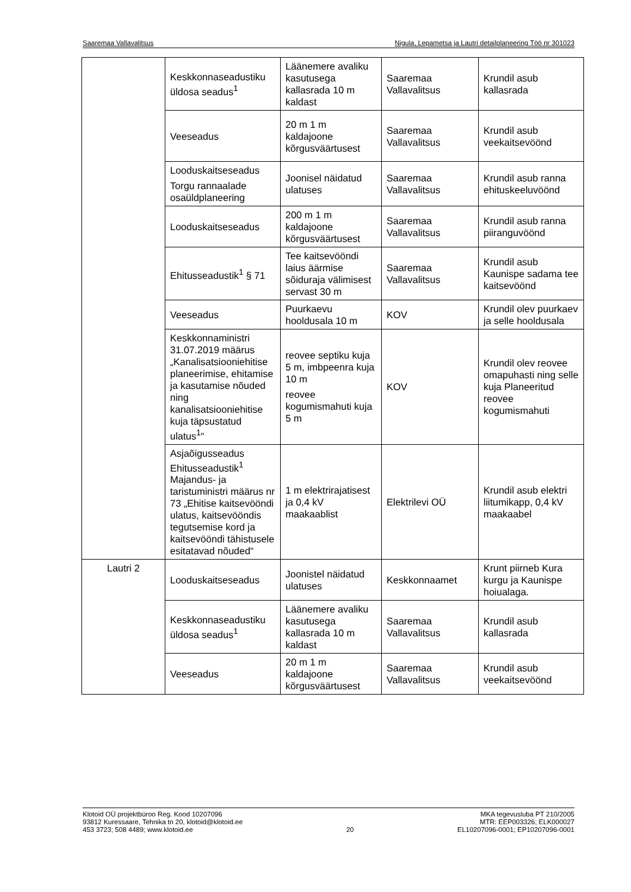Saaremaa Vallavalitsus Nigula, Lepametsa ja Lautri detailplaneering Töö nr 301023
| | Keskkonnaseadustiku üldosa seadus<sup>1</sup> | Läänemere avaliku kasutusega kallasrada 10 m kaldast | Saaremaa Vallavalitsus | Krundil asub kallasrada |
| | Veeseadus | 20 m 1 m kaldajoone kõrgusväärtusest | Saaremaa Vallavalitsus | Krundil asub veekaitsevöönd |
| | Looduskaitseseadus Torgu rannaalade osaüldplaneering | Joonisel näidatud ulatuses | Saaremaa Vallavalitsus | Krundil asub ranna ehituskeeluvöönd |
| | Looduskaitseseadus | 200 m 1 m kaldajoone kõrgusväärtusest | Saaremaa Vallavalitsus | Krundil asub ranna piiranguvöönd |
| | Ehitusseadustik<sup>1</sup> § 71 | Tee kaitsevööndi laius äärmise sõiduraja välimisest servast 30 m | Saaremaa Vallavalitsus | Krundil asub Kaunispe sadama tee kaitsevöönd |
| | Veeseadus | Puurkaevu hooldusala 10 m | KOV | Krundil olev puurkaev ja selle hooldusala |
| | Keskkonnaministri 31.07.2019 määrus „Kanalisatsiooniehitise planeerimise, ehitamise ja kasutamise nõuded ning kanalisatsiooniehitise kuja täpsustatud ulatus<sup>1</sup>“ | reovee septiku kuja 5 m, imbpeenra kuja 10 m reovee kogumismahuti kuja 5 m | KOV | Krundil olev reovee omapuhasti ning selle kuja Planeeritud reovee kogumismahuti |
| | Asjaõigusseadus Ehitusseadustik<sup>1</sup> Majandus- ja taristuministri määrus nr 73 „Ehitise kaitsevööndi ulatus, kaitsevööndis tegutsemise kord ja kaitsevööndi tähistusele esitatavad nõuded“ | 1 m elektrirajatisest ja 0,4 kV maakaablist | Elektrilevi OÜ | Krundil asub elektri liitumikapp, 0,4 kV maakaabel |
| Lautri 2 | Looduskaitseseadus | Joonistel näidatud ulatuses | Keskkonnaamet | Krunt piirneb Kura kurgu ja Kaunispe hoiualaga. |
| | Keskkonnaseadustiku üldosa seadus<sup>1</sup> | Läänemere avaliku kasutusega kallasrada 10 m kaldast | Saaremaa Vallavalitsus | Krundil asub kallasrada |
| | Veeseadus | 20 m 1 m kaldajoone kõrgusväärtusest | Saaremaa Vallavalitsus | Krundil asub veekaitsevöönd |
Klotoid OÜ projektbüroo Reg. Kood 10207096
93812 Kuressaare, Tehnika tn 20, klotoid@klotoid.ee
453 3723; 508 4489; www.klotoid.ee
20 MKA tegevusluba PT 210/2005
MTR: EEP003326; ELK000027
EL10207096-0001; EP10207096-0001